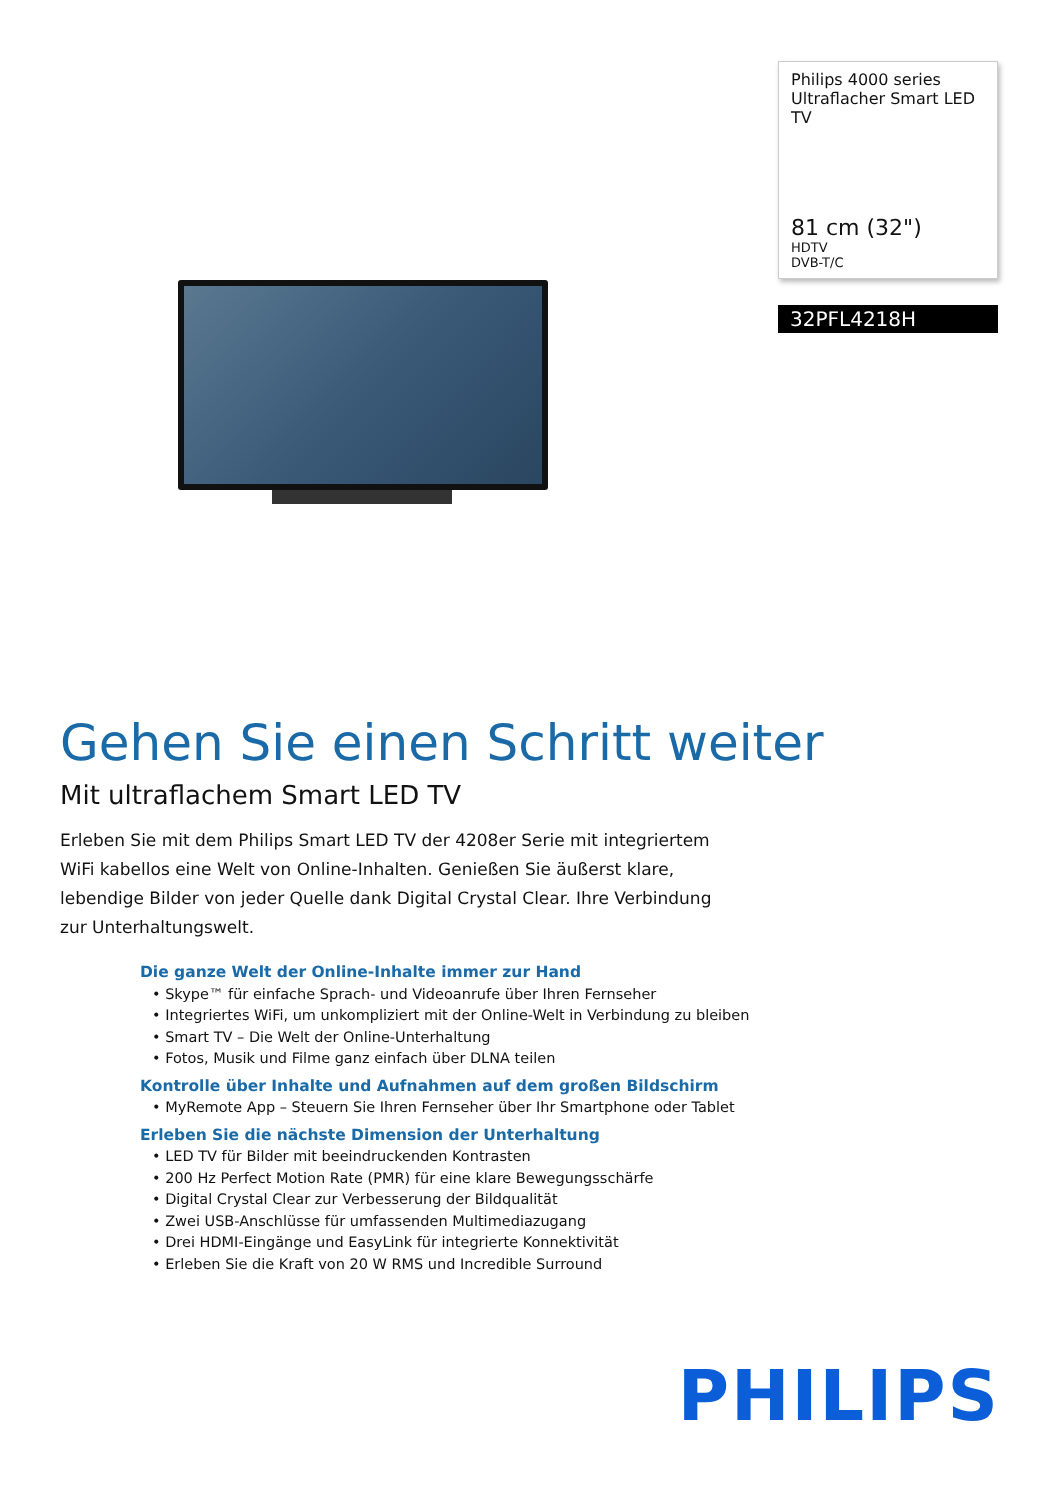Philips 4000 series
Ultraflacher Smart LED TV
81 cm (32")
HDTV
DVB-T/C
32PFL4218H
Gehen Sie einen Schritt weiter
Mit ultraflachem Smart LED TV
Erleben Sie mit dem Philips Smart LED TV der 4208er Serie mit integriertem WiFi kabellos eine Welt von Online-Inhalten. Genießen Sie äußerst klare, lebendige Bilder von jeder Quelle dank Digital Crystal Clear. Ihre Verbindung zur Unterhaltungswelt.
Die ganze Welt der Online-Inhalte immer zur Hand
• Skype™ für einfache Sprach- und Videoanrufe über Ihren Fernseher
• Integriertes WiFi, um unkompliziert mit der Online-Welt in Verbindung zu bleiben
• Smart TV – Die Welt der Online-Unterhaltung
• Fotos, Musik und Filme ganz einfach über DLNA teilen
Kontrolle über Inhalte und Aufnahmen auf dem großen Bildschirm
• MyRemote App – Steuern Sie Ihren Fernseher über Ihr Smartphone oder Tablet
Erleben Sie die nächste Dimension der Unterhaltung
• LED TV für Bilder mit beeindruckenden Kontrasten
• 200 Hz Perfect Motion Rate (PMR) für eine klare Bewegungsschärfe
• Digital Crystal Clear zur Verbesserung der Bildqualität
• Zwei USB-Anschlüsse für umfassenden Multimediazugang
• Drei HDMI-Eingänge und EasyLink für integrierte Konnektivität
• Erleben Sie die Kraft von 20 W RMS und Incredible Surround
PHILIPS